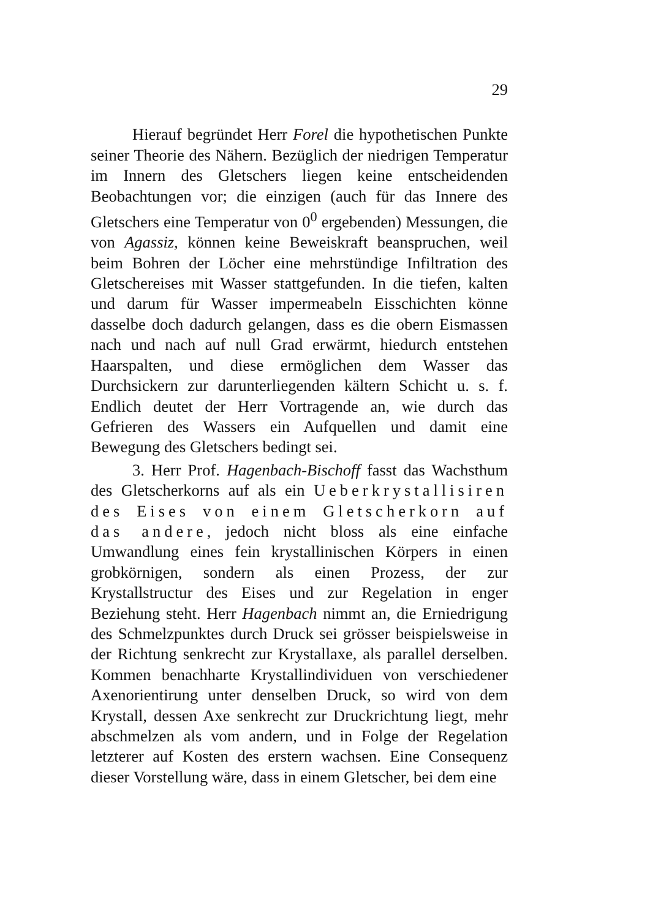29
Hierauf begründet Herr Forel die hypothetischen Punkte seiner Theorie des Nähern. Bezüglich der niedrigen Temperatur im Innern des Gletschers liegen keine entscheidenden Beobachtungen vor; die einzigen (auch für das Innere des Gletschers eine Temperatur von 0<sup>0</sup> ergebenden) Messungen, die von Agassiz, können keine Beweiskraft beanspruchen, weil beim Bohren der Löcher eine mehrstündige Infiltration des Gletschereises mit Wasser stattgefunden. In die tiefen, kalten und darum für Wasser impermeabeln Eisschichten könne dasselbe doch dadurch gelangen, dass es die obern Eismassen nach und nach auf null Grad erwärmt, hiedurch entstehen Haarspalten, und diese ermöglichen dem Wasser das Durchsickern zur darunterliegenden kältern Schicht u. s. f. Endlich deutet der Herr Vortragende an, wie durch das Gefrieren des Wassers ein Aufquellen und damit eine Bewegung des Gletschers bedingt sei.
3. Herr Prof. Hagenbach-Bischoff fasst das Wachsthum des Gletscherkorns auf als ein Ueberkrystallisiren des Eises von einem Gletscherkorn auf das andere, jedoch nicht bloss als eine einfache Umwandlung eines fein krystallinischen Körpers in einen grobkörnigen, sondern als einen Prozess, der zur Krystallstructur des Eises und zur Regelation in enger Beziehung steht. Herr Hagenbach nimmt an, die Erniedrigung des Schmelzpunktes durch Druck sei grösser beispielsweise in der Richtung senkrecht zur Krystallaxe, als parallel derselben. Kommen benachharte Krystallindividuen von verschiedener Axenorientirung unter denselben Druck, so wird von dem Krystall, dessen Axe senkrecht zur Druckrichtung liegt, mehr abschmelzen als vom andern, und in Folge der Regelation letzterer auf Kosten des erstern wachsen. Eine Consequenz dieser Vorstellung wäre, dass in einem Gletscher, bei dem eine